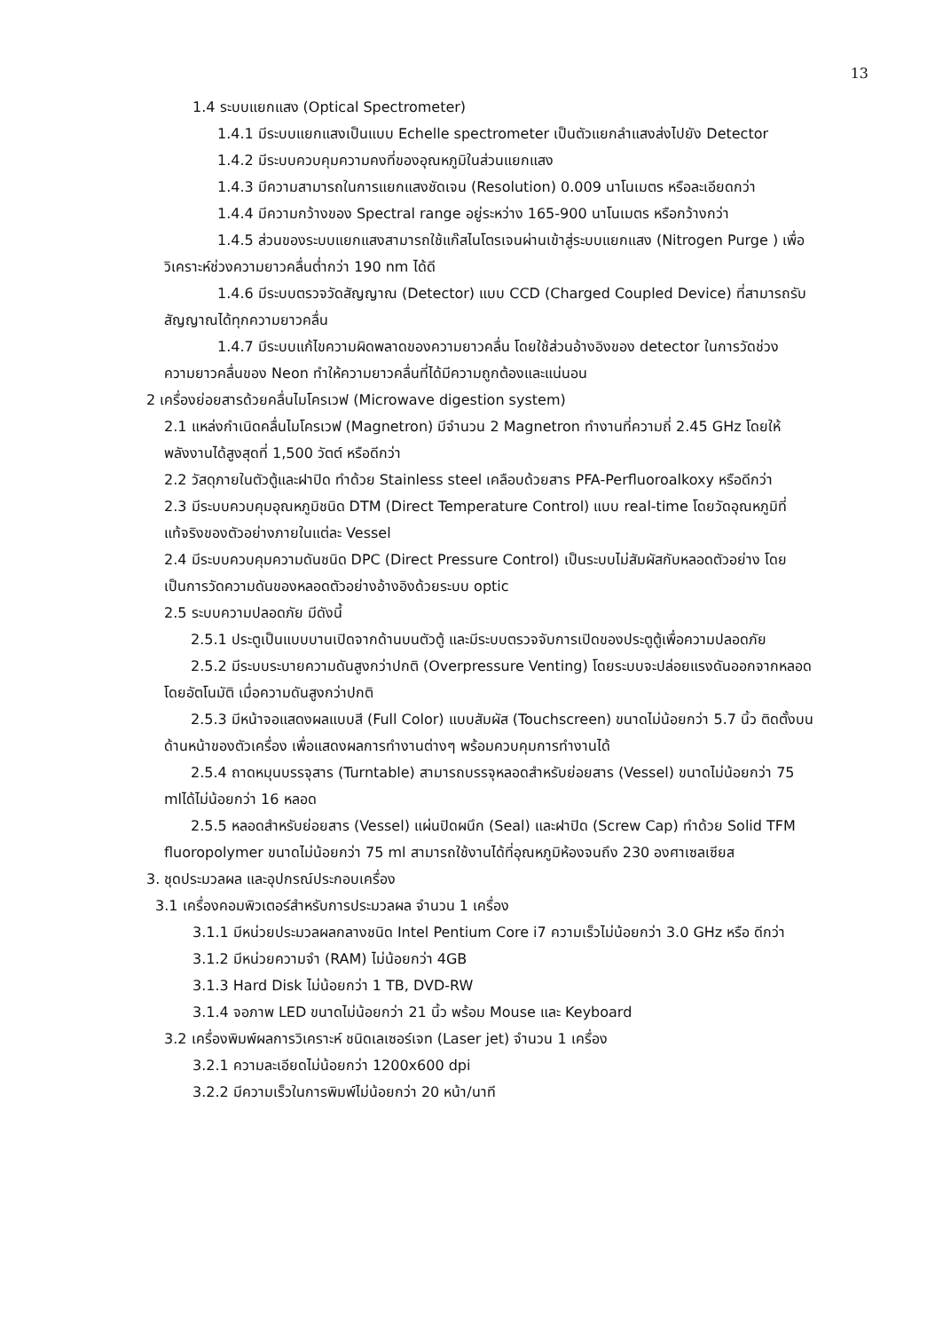13
1.4 ระบบแยกแสง (Optical Spectrometer)
1.4.1 มีระบบแยกแสงเป็นแบบ Echelle spectrometer เป็นตัวแยกลำแสงส่งไปยัง Detector
1.4.2 มีระบบควบคุมความคงที่ของอุณหภูมิในส่วนแยกแสง
1.4.3 มีความสามารถในการแยกแสงชัดเจน (Resolution) 0.009 นาโนเมตร หรือละเอียดกว่า
1.4.4 มีความกว้างของ Spectral range อยู่ระหว่าง 165-900 นาโนเมตร หรือกว้างกว่า
1.4.5 ส่วนของระบบแยกแสงสามารถใช้แก๊สไนโตรเจนผ่านเข้าสู่ระบบแยกแสง (Nitrogen Purge ) เพื่อวิเคราะห์ช่วงความยาวคลื่นต่ำกว่า 190 nm ได้ดี
1.4.6 มีระบบตรวจวัดสัญญาณ (Detector) แบบ CCD (Charged Coupled Device) ที่สามารถรับสัญญาณได้ทุกความยาวคลื่น
1.4.7 มีระบบแก้ไขความผิดพลาดของความยาวคลื่น โดยใช้ส่วนอ้างอิงของ detector ในการวัดช่วงความยาวคลื่นของ Neon ทำให้ความยาวคลื่นที่ได้มีความถูกต้องและแน่นอน
2 เครื่องย่อยสารด้วยคลื่นไมโครเวฟ (Microwave digestion system)
2.1 แหล่งกำเนิดคลื่นไมโครเวฟ (Magnetron) มีจำนวน 2 Magnetron ทำงานที่ความถี่ 2.45 GHz โดยให้พลังงานได้สูงสุดที่ 1,500 วัตต์ หรือดีกว่า
2.2 วัสดุภายในตัวตู้และฝาปิด ทำด้วย Stainless steel เคลือบด้วยสาร PFA-Perfluoroalkoxy หรือดีกว่า
2.3 มีระบบควบคุมอุณหภูมิชนิด DTM (Direct Temperature Control) แบบ real-time โดยวัดอุณหภูมิที่ แท้จริงของตัวอย่างภายในแต่ละ Vessel
2.4 มีระบบควบคุมความดันชนิด DPC (Direct Pressure Control) เป็นระบบไม่สัมผัสกับหลอดตัวอย่าง โดยเป็นการวัดความดันของหลอดตัวอย่างอ้างอิงด้วยระบบ optic
2.5 ระบบความปลอดภัย มีดังนี้
2.5.1 ประตูเป็นแบบบานเปิดจากด้านบนตัวตู้ และมีระบบตรวจจับการเปิดของประตูตู้เพื่อความปลอดภัย
2.5.2 มีระบบระบายความดันสูงกว่าปกติ (Overpressure Venting) โดยระบบจะปล่อยแรงดันออกจากหลอดโดยอัตโนมัติ เมื่อความดันสูงกว่าปกติ
2.5.3 มีหน้าจอแสดงผลแบบสี (Full Color) แบบสัมผัส (Touchscreen) ขนาดไม่น้อยกว่า 5.7 นิ้ว ติดตั้งบนด้านหน้าของตัวเครื่อง เพื่อแสดงผลการทำงานต่างๆ พร้อมควบคุมการทำงานได้
2.5.4 ถาดหมุนบรรจุสาร (Turntable) สามารถบรรจุหลอดสำหรับย่อยสาร (Vessel) ขนาดไม่น้อยกว่า 75 mlได้ไม่น้อยกว่า 16 หลอด
2.5.5 หลอดสำหรับย่อยสาร (Vessel) แผ่นปิดผนึก (Seal) และฝาปิด (Screw Cap) ทำด้วย Solid TFM fluoropolymer ขนาดไม่น้อยกว่า 75 ml สามารถใช้งานได้ที่อุณหภูมิห้องจนถึง 230 องศาเซลเซียส
3. ชุดประมวลผล และอุปกรณ์ประกอบเครื่อง
3.1 เครื่องคอมพิวเตอร์สำหรับการประมวลผล จำนวน 1 เครื่อง
3.1.1 มีหน่วยประมวลผลกลางชนิด Intel Pentium Core i7 ความเร็วไม่น้อยกว่า 3.0 GHz หรือ ดีกว่า
3.1.2 มีหน่วยความจำ (RAM) ไม่น้อยกว่า 4GB
3.1.3 Hard Disk ไม่น้อยกว่า 1 TB, DVD-RW
3.1.4 จอภาพ LED ขนาดไม่น้อยกว่า 21 นิ้ว พร้อม Mouse และ Keyboard
3.2 เครื่องพิมพ์ผลการวิเคราะห์ ชนิดเลเซอร์เจท (Laser jet) จำนวน 1 เครื่อง
3.2.1 ความละเอียดไม่น้อยกว่า 1200x600 dpi
3.2.2 มีความเร็วในการพิมพ์ไม่น้อยกว่า 20 หน้า/นาที